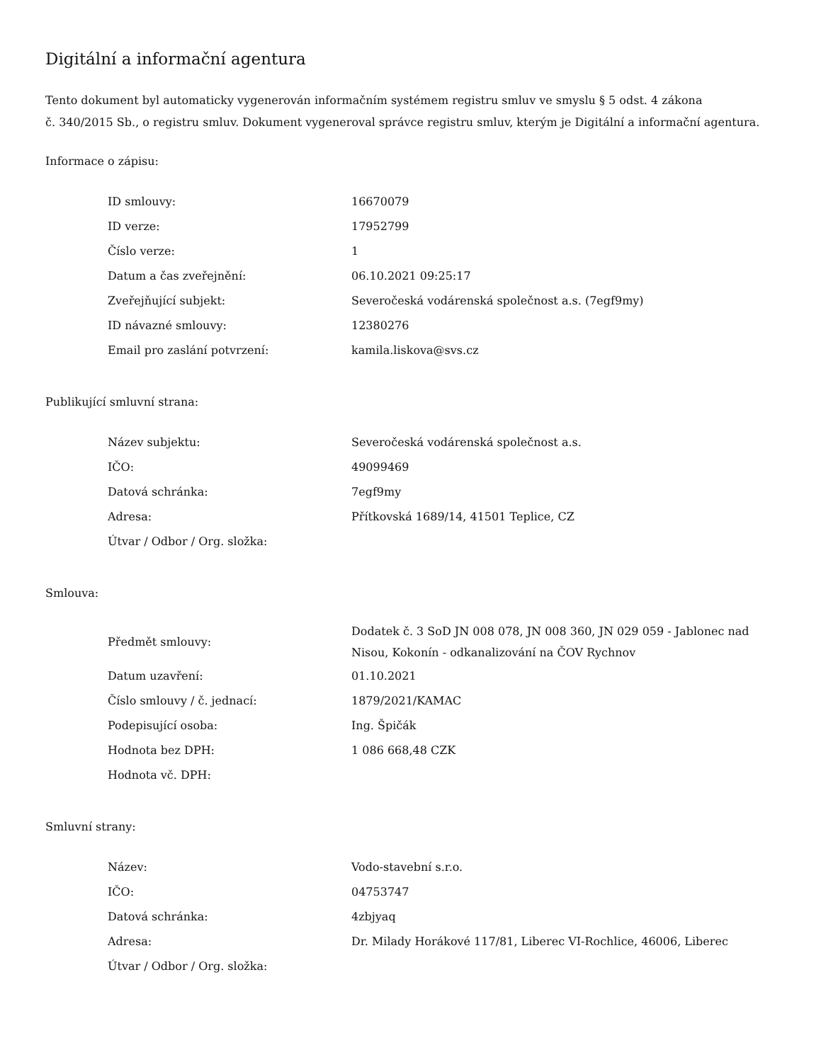Digitální a informační agentura
Tento dokument byl automaticky vygenerován informačním systémem registru smluv ve smyslu § 5 odst. 4 zákona
č. 340/2015 Sb., o registru smluv. Dokument vygeneroval správce registru smluv, kterým je Digitální a informační agentura.
Informace o zápisu:
| ID smlouvy: | 16670079 |
| ID verze: | 17952799 |
| Číslo verze: | 1 |
| Datum a čas zveřejnění: | 06.10.2021 09:25:17 |
| Zveřejňující subjekt: | Severočeská vodárenská společnost a.s. (7egf9my) |
| ID návazné smlouvy: | 12380276 |
| Email pro zaslání potvrzení: | kamila.liskova@svs.cz |
Publikující smluvní strana:
| Název subjektu: | Severočeská vodárenská společnost a.s. |
| IČO: | 49099469 |
| Datová schránka: | 7egf9my |
| Adresa: | Přítkovská 1689/14, 41501 Teplice, CZ |
| Útvar / Odbor / Org. složka: | |
Smlouva:
| Předmět smlouvy: | Dodatek č. 3 SoD JN 008 078, JN 008 360, JN 029 059 - Jablonec nad Nisou, Kokonín - odkanalizování na ČOV Rychnov |
| Datum uzavření: | 01.10.2021 |
| Číslo smlouvy / č. jednací: | 1879/2021/KAMAC |
| Podepisující osoba: | Ing. Špičák |
| Hodnota bez DPH: | 1 086 668,48 CZK |
| Hodnota vč. DPH: | |
Smluvní strany:
| Název: | Vodo-stavební s.r.o. |
| IČO: | 04753747 |
| Datová schránka: | 4zbjyaq |
| Adresa: | Dr. Milady Horákové 117/81, Liberec VI-Rochlice, 46006, Liberec |
| Útvar / Odbor / Org. složka: | |